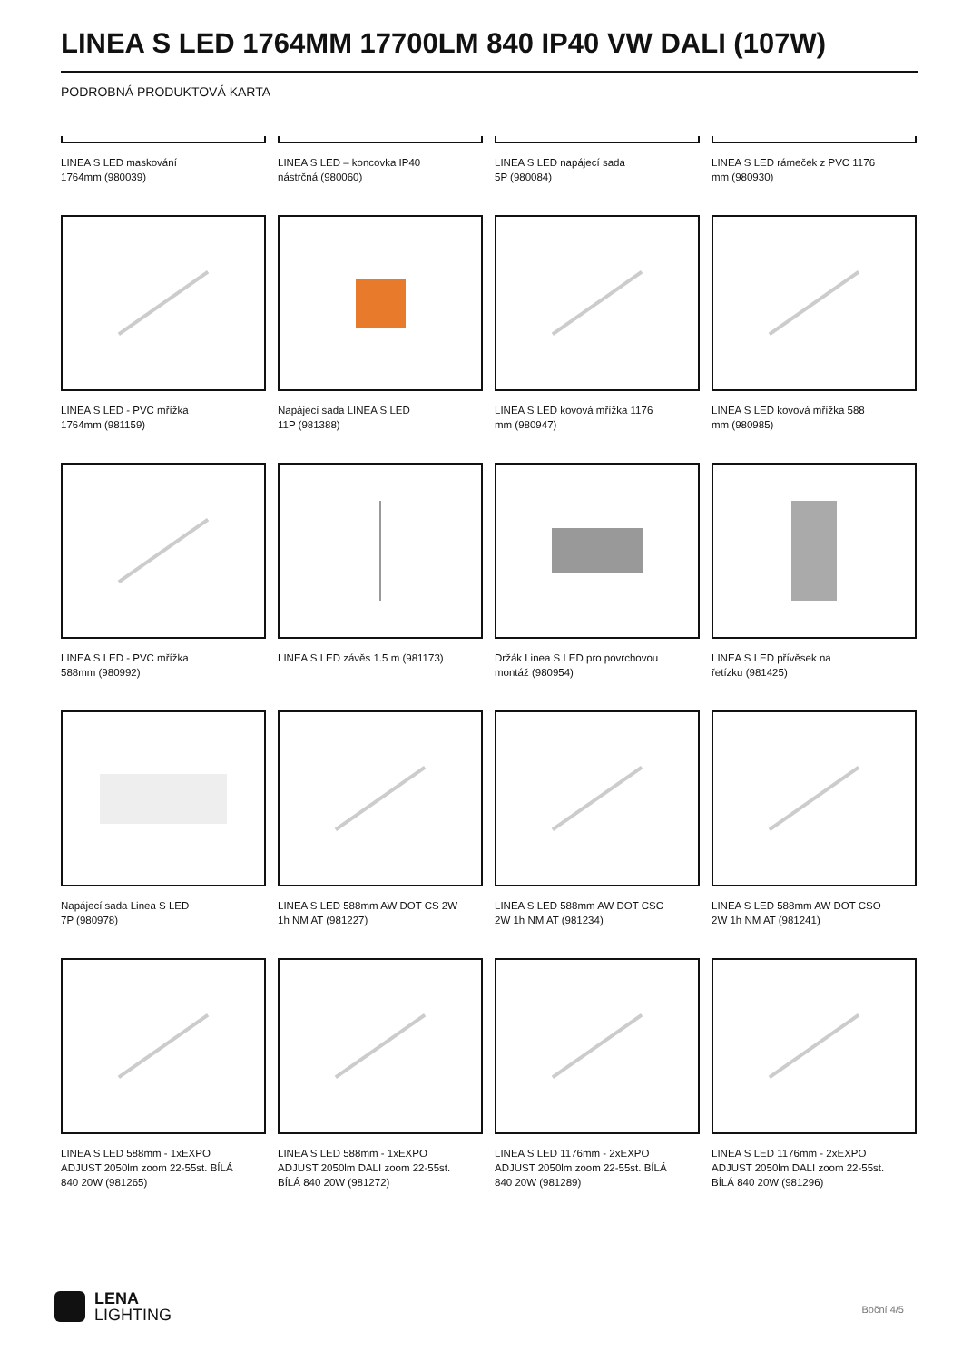LINEA S LED 1764MM 17700LM 840 IP40 VW DALI (107W)
PODROBNÁ PRODUKTOVÁ KARTA
LINEA S LED maskování
1764mm (980039)
LINEA S LED – koncovka IP40
nástrčná (980060)
LINEA S LED napájecí sada
5P (980084)
LINEA S LED rámeček z PVC 1176
mm (980930)
LINEA S LED - PVC mřížka
1764mm (981159)
Napájecí sada LINEA S LED
11P (981388)
LINEA S LED kovová mřížka 1176
mm (980947)
LINEA S LED kovová mřížka 588
mm (980985)
LINEA S LED - PVC mřížka
588mm (980992)
LINEA S LED závěs 1.5 m (981173)
Držák Linea S LED pro povrchovou
montáž (980954)
LINEA S LED přívěsek na
řetízku (981425)
Napájecí sada Linea S LED
7P (980978)
LINEA S LED 588mm AW DOT CS 2W
1h NM AT (981227)
LINEA S LED 588mm AW DOT CSC
2W 1h NM AT (981234)
LINEA S LED 588mm AW DOT CSO
2W 1h NM AT (981241)
LINEA S LED 588mm - 1xEXPO
ADJUST 2050lm zoom 22-55st. BÍLÁ
840 20W (981265)
LINEA S LED 588mm - 1xEXPO
ADJUST 2050lm DALI zoom 22-55st.
BÍLÁ 840 20W (981272)
LINEA S LED 1176mm - 2xEXPO
ADJUST 2050lm zoom 22-55st. BÍLÁ
840 20W (981289)
LINEA S LED 1176mm - 2xEXPO
ADJUST 2050lm DALI zoom 22-55st.
BÍLÁ 840 20W (981296)
LENA
LIGHTING
Boční 4/5